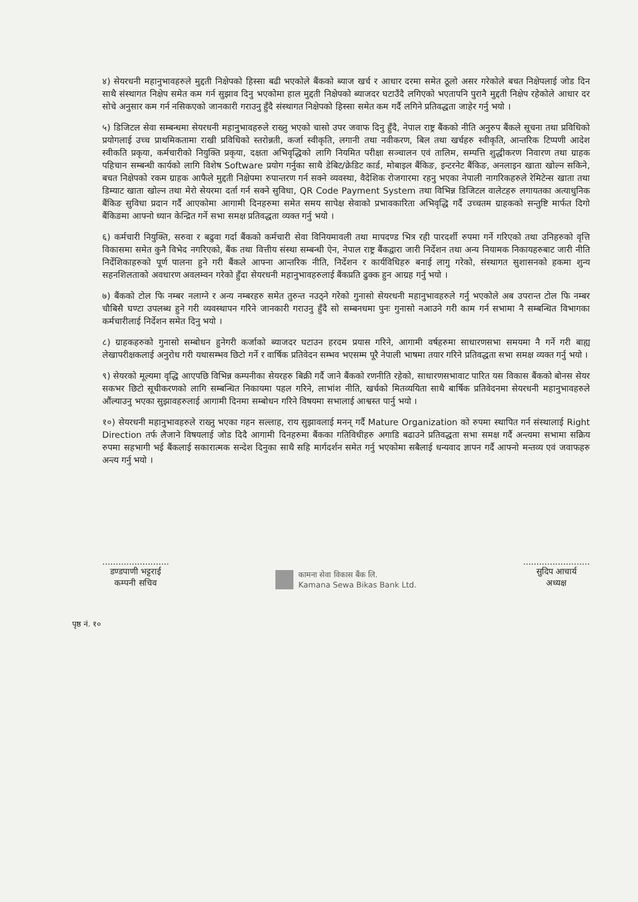४) सेयरधनी महानुभावहरुले मुद्दती निक्षेपको हिस्सा बढी भएकोले बैंकको ब्याज खर्च र आधार दरमा समेत ठूलो असर गरेकोले बचत निक्षेपलाई जोड दिन साथै संस्थागत निक्षेप समेत कम गर्न सुझाव दिनु भएकोमा हाल मुद्दती निक्षेपको ब्याजदर घटाउँदै लगिएको भएतापनि पुरानै मुद्दती निक्षेप रहेकोले आधार दर सोचे अनुसार कम गर्न नसिकएको जानकारी गराउनु हुँदै संस्थागत निक्षेपको हिस्सा समेत कम गर्दै लगिने प्रतिवद्धता जाहेर गर्नु भयो ।
५) डिजिटल सेवा सम्बन्धमा सेयरधनी महानुभावहरुले राख्नु भएको चासो उपर जवाफ दिनु हुँदै, नेपाल राष्ट्र बैंकको नीति अनुरुप बैंकले सूचना तथा प्रविधिको प्रयोगलाई उच्च प्राथमिकतामा राखी प्रविधिको स्तरोन्नती, कर्जा स्वीकृति, लगानी तथा नवीकरण, बिल तथा खर्चहरु स्वीकृति, आन्तरिक टिप्पणी आदेश स्वीकति प्रकृया, कर्मचारीको नियुक्ति प्रकृया, दक्षता अभिवृद्धिको लागि नियमित परीक्षा सञ्चालन एवं तालिम, सम्पत्ति शुद्धीकरण निवारण तथा ग्राहक पहिचान सम्बन्धी कार्यको लागि विशेष Software प्रयोग गर्नुका साथै डेबिट/क्रेडिट कार्ड, मोबाइल बैंकिङ, इन्टरनेट बैंकिङ, अनलाइन खाता खोल्न सकिने, बचत निक्षेपको रकम ग्राहक आफैले मुद्दती निक्षेपमा रुपान्तरण गर्न सक्ने व्यवस्था, वैदेशिक रोजगारमा रहनु भएका नेपाली नागरिकहरुले रेमिटेन्स खाता तथा डिम्याट खाता खोल्न तथा मेरो सेयरमा दर्ता गर्न सक्ने सुविधा, QR Code Payment System तथा विभिन्न डिजिटल वालेटहरु लगायतका अत्याधुनिक बैंकिङ सुविधा प्रदान गर्दै आएकोमा आगामी दिनहरुमा समेत समय सापेक्ष सेवाको प्रभावकारिता अभिवृद्धि गर्दै उच्चतम ग्राहकको सन्तुष्टि मार्फत दिगो बैंकिङमा आफ्नो ध्यान केन्द्रित गर्ने सभा समक्ष प्रतिवद्धता व्यक्त गर्नु भयो ।
६) कर्मचारी नियुक्ति, सरुवा र बढुवा गर्दा बैंकको कर्मचारी सेवा विनियमावली तथा मापदण्ड भित्र रही पारदर्शी रुपमा गर्ने गरिएको तथा उनिहरुको वृत्ति विकासमा समेत कुनै विभेद नगरिएको, बैंक तथा वित्तीय संस्था सम्बन्धी ऐन, नेपाल राष्ट्र बैंकद्वारा जारी निर्देशन तथा अन्य नियामक निकायहरुबाट जारी नीति निर्देशिकाहरुको पूर्ण पालना हुने गरी बैंकले आफ्ना आन्तरिक नीति, निर्देशन र कार्यविधिहरु बनाई लागु गरेको, संस्थागत सुशासनको हकमा शुन्य सहनशिलताको अवधारण अवलम्वन गरेको हुँदा सेयरधनी महानुभावहरुलाई बैंकप्रति ढुक्क हुन आग्रह गर्नु भयो ।
७) बैंकको टोल फि नम्बर नलाग्ने र अन्य नम्बरहरु समेत तुरुन्त नउठ्ने गरेको गुनासो सेयरधनी महानुभावहरुले गर्नु भएकोले अब उपरान्त टोल फि नम्बर चौबिसै घण्टा उपलब्ध हुने गरी व्यवस्थापन गरिने जानकारी गराउनु हुँदै सो सम्बनधमा पुनः गुनासो नआउने गरी काम गर्न सभामा नै सम्बन्धित विभागका कर्मचारीलाई निर्देशन समेत दिनु भयो ।
८) ग्राहकहरुको गुनासो सम्बोधन हुनेगरी कर्जाको ब्याजदर घटाउन हरदम प्रयास गरिने, आगामी वर्षहरुमा साधारणसभा समयमा नै गर्ने गरी बाह्य लेखापरीक्षकलाई अनुरोध गरी यथासम्भव छिटो गर्ने र वार्षिक प्रतिवेदन सम्भव भएसम्म पूरै नेपाली भाषमा तयार गरिने प्रतिवद्धता सभा समक्ष व्यक्त गर्नु भयो ।
९) सेयरको मूल्यमा वृद्धि आएपछि विभिन्न कम्पनीका सेयरहरु बिक्री गर्दै जाने बैंकको रणनीति रहेको, साधारणसभावाट पारित यस विकास बैंकको बोनस सेयर सकभर छिटो सूचीकरणको लागि सम्बन्धित निकायमा पहल गरिने, लाभांश नीति, खर्चको मितव्ययिता साथै बार्षिक प्रतिवेदनमा सेयरधनी महानुभावहरुले औंल्याउनु भएका सुझावहरुलाई आगामी दिनमा सम्बोधन गरिने विषयमा सभालाई आश्वस्त पार्नु भयो ।
१०) सेयरधनी महानुभावहरुले राख्नु भएका गहन सल्लाह, राय सुझावलाई मनन् गर्दै Mature Organization को रुपमा स्थापित गर्न संस्थालाई Right Direction तर्फ लैजाने विषयलाई जोड दिदै आगामी दिनहरुमा बैंकका गतिविधीहरु अगाडि बढाउने प्रतिवद्धता सभा समक्ष गर्दै अन्त्यमा सभामा सक्रिय रुपमा सहभागी भई बैंकलाई सकारात्मक सन्देश दिनुका साथै सहि मार्गदर्शन समेत गर्नु भएकोमा सबैलाई धन्यवाद ज्ञापन गर्दै आफ्नो मन्तव्य एवं जवाफहरु अन्त्य गर्नु भयो ।
.........................
डण्डपाणी भट्टराई
कम्पनी सचिव
कामना सेवा विकास बैंक लि.
Kamana Sewa Bikas Bank Ltd.
.........................
सुदिप आचार्य
अध्यक्ष
पृष्ठ नं. १०